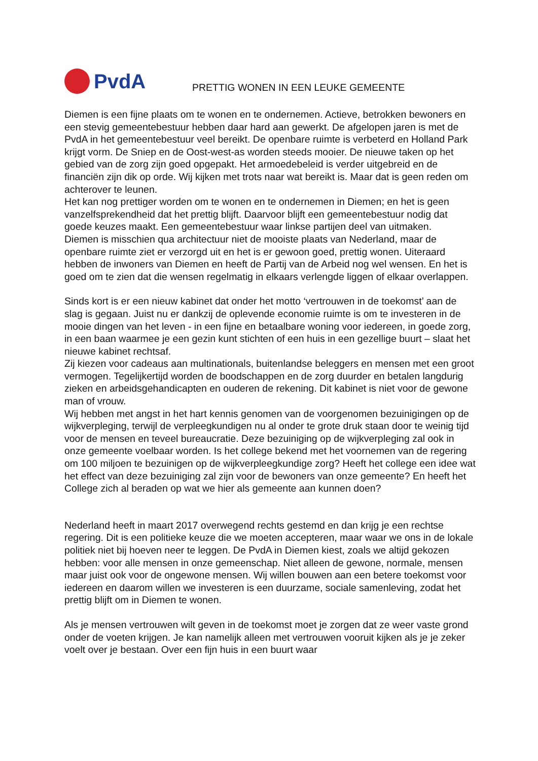PvdA
PRETTIG WONEN IN EEN LEUKE GEMEENTE
Diemen is een fijne plaats om te wonen en te ondernemen. Actieve, betrokken bewoners en een stevig gemeentebestuur hebben daar hard aan gewerkt. De afgelopen jaren is met de PvdA in het gemeentebestuur veel bereikt. De openbare ruimte is verbeterd en Holland Park krijgt vorm. De Sniep en de Oost-west-as worden steeds mooier. De nieuwe taken op het gebied van de zorg zijn goed opgepakt. Het armoedebeleid is verder uitgebreid en de financiën zijn dik op orde. Wij kijken met trots naar wat bereikt is. Maar dat is geen reden om achterover te leunen.
Het kan nog prettiger worden om te wonen en te ondernemen in Diemen; en het is geen vanzelfsprekendheid dat het prettig blijft. Daarvoor blijft een gemeentebestuur nodig dat goede keuzes maakt. Een gemeentebestuur waar linkse partijen deel van uitmaken.
Diemen is misschien qua architectuur niet de mooiste plaats van Nederland, maar de openbare ruimte ziet er verzorgd uit en het is er gewoon goed, prettig wonen. Uiteraard hebben de inwoners van Diemen en heeft de Partij van de Arbeid nog wel wensen. En het is goed om te zien dat die wensen regelmatig in elkaars verlengde liggen of elkaar overlappen.
Sinds kort is er een nieuw kabinet dat onder het motto ‘vertrouwen in de toekomst’ aan de slag is gegaan. Juist nu er dankzij de oplevende economie ruimte is om te investeren in de mooie dingen van het leven - in een fijne en betaalbare woning voor iedereen, in goede zorg, in een baan waarmee je een gezin kunt stichten of een huis in een gezellige buurt – slaat het nieuwe kabinet rechtsaf.
Zij kiezen voor cadeaus aan multinationals, buitenlandse beleggers en mensen met een groot vermogen. Tegelijkertijd worden de boodschappen en de zorg duurder en betalen langdurig zieken en arbeidsgehandicapten en ouderen de rekening. Dit kabinet is niet voor de gewone man of vrouw.
Wij hebben met angst in het hart kennis genomen van de voorgenomen bezuinigingen op de wijkverpleging, terwijl de verpleegkundigen nu al onder te grote druk staan door te weinig tijd voor de mensen en teveel bureaucratie. Deze bezuiniging op de wijkverpleging zal ook in onze gemeente voelbaar worden. Is het college bekend met het voornemen van de regering om 100 miljoen te bezuinigen op de wijkverpleegkundige zorg? Heeft het college een idee wat het effect van deze bezuiniging zal zijn voor de bewoners van onze gemeente? En heeft het College zich al beraden op wat we hier als gemeente aan kunnen doen?
Nederland heeft in maart 2017 overwegend rechts gestemd en dan krijg je een rechtse regering. Dit is een politieke keuze die we moeten accepteren, maar waar we ons in de lokale politiek niet bij hoeven neer te leggen. De PvdA in Diemen kiest, zoals we altijd gekozen hebben: voor alle mensen in onze gemeenschap. Niet alleen de gewone, normale, mensen maar juist ook voor de ongewone mensen. Wij willen bouwen aan een betere toekomst voor iedereen en daarom willen we investeren is een duurzame, sociale samenleving, zodat het prettig blijft om in Diemen te wonen.
Als je mensen vertrouwen wilt geven in de toekomst moet je zorgen dat ze weer vaste grond onder de voeten krijgen. Je kan namelijk alleen met vertrouwen vooruit kijken als je je zeker voelt over je bestaan. Over een fijn huis in een buurt waar